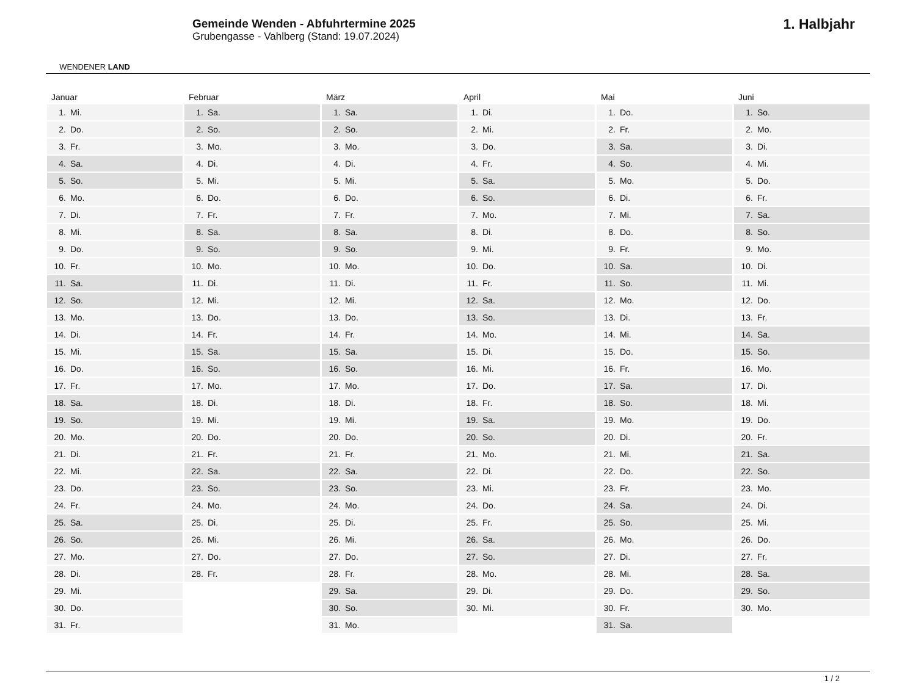WENDENER LAND
Gemeinde Wenden - Abfuhrtermine 2025
Grubengasse - Vahlberg (Stand: 19.07.2024)
1. Halbjahr
Januar
| 1. | Mi. |
| 2. | Do. |
| 3. | Fr. |
| 4. | Sa. |
| 5. | So. |
| 6. | Mo. |
| 7. | Di. |
| 8. | Mi. |
| 9. | Do. |
| 10. | Fr. |
| 11. | Sa. |
| 12. | So. |
| 13. | Mo. |
| 14. | Di. |
| 15. | Mi. |
| 16. | Do. |
| 17. | Fr. |
| 18. | Sa. |
| 19. | So. |
| 20. | Mo. |
| 21. | Di. |
| 22. | Mi. |
| 23. | Do. |
| 24. | Fr. |
| 25. | Sa. |
| 26. | So. |
| 27. | Mo. |
| 28. | Di. |
| 29. | Mi. |
| 30. | Do. |
| 31. | Fr. |
Februar
| 1. | Sa. |
| 2. | So. |
| 3. | Mo. |
| 4. | Di. |
| 5. | Mi. |
| 6. | Do. |
| 7. | Fr. |
| 8. | Sa. |
| 9. | So. |
| 10. | Mo. |
| 11. | Di. |
| 12. | Mi. |
| 13. | Do. |
| 14. | Fr. |
| 15. | Sa. |
| 16. | So. |
| 17. | Mo. |
| 18. | Di. |
| 19. | Mi. |
| 20. | Do. |
| 21. | Fr. |
| 22. | Sa. |
| 23. | So. |
| 24. | Mo. |
| 25. | Di. |
| 26. | Mi. |
| 27. | Do. |
| 28. | Fr. |
März
| 1. | Sa. |
| 2. | So. |
| 3. | Mo. |
| 4. | Di. |
| 5. | Mi. |
| 6. | Do. |
| 7. | Fr. |
| 8. | Sa. |
| 9. | So. |
| 10. | Mo. |
| 11. | Di. |
| 12. | Mi. |
| 13. | Do. |
| 14. | Fr. |
| 15. | Sa. |
| 16. | So. |
| 17. | Mo. |
| 18. | Di. |
| 19. | Mi. |
| 20. | Do. |
| 21. | Fr. |
| 22. | Sa. |
| 23. | So. |
| 24. | Mo. |
| 25. | Di. |
| 26. | Mi. |
| 27. | Do. |
| 28. | Fr. |
| 29. | Sa. |
| 30. | So. |
| 31. | Mo. |
April
| 1. | Di. |
| 2. | Mi. |
| 3. | Do. |
| 4. | Fr. |
| 5. | Sa. |
| 6. | So. |
| 7. | Mo. |
| 8. | Di. |
| 9. | Mi. |
| 10. | Do. |
| 11. | Fr. |
| 12. | Sa. |
| 13. | So. |
| 14. | Mo. |
| 15. | Di. |
| 16. | Mi. |
| 17. | Do. |
| 18. | Fr. |
| 19. | Sa. |
| 20. | So. |
| 21. | Mo. |
| 22. | Di. |
| 23. | Mi. |
| 24. | Do. |
| 25. | Fr. |
| 26. | Sa. |
| 27. | So. |
| 28. | Mo. |
| 29. | Di. |
| 30. | Mi. |
Mai
| 1. | Do. |
| 2. | Fr. |
| 3. | Sa. |
| 4. | So. |
| 5. | Mo. |
| 6. | Di. |
| 7. | Mi. |
| 8. | Do. |
| 9. | Fr. |
| 10. | Sa. |
| 11. | So. |
| 12. | Mo. |
| 13. | Di. |
| 14. | Mi. |
| 15. | Do. |
| 16. | Fr. |
| 17. | Sa. |
| 18. | So. |
| 19. | Mo. |
| 20. | Di. |
| 21. | Mi. |
| 22. | Do. |
| 23. | Fr. |
| 24. | Sa. |
| 25. | So. |
| 26. | Mo. |
| 27. | Di. |
| 28. | Mi. |
| 29. | Do. |
| 30. | Fr. |
| 31. | Sa. |
Juni
| 1. | So. |
| 2. | Mo. |
| 3. | Di. |
| 4. | Mi. |
| 5. | Do. |
| 6. | Fr. |
| 7. | Sa. |
| 8. | So. |
| 9. | Mo. |
| 10. | Di. |
| 11. | Mi. |
| 12. | Do. |
| 13. | Fr. |
| 14. | Sa. |
| 15. | So. |
| 16. | Mo. |
| 17. | Di. |
| 18. | Mi. |
| 19. | Do. |
| 20. | Fr. |
| 21. | Sa. |
| 22. | So. |
| 23. | Mo. |
| 24. | Di. |
| 25. | Mi. |
| 26. | Do. |
| 27. | Fr. |
| 28. | Sa. |
| 29. | So. |
| 30. | Mo. |
1 / 2